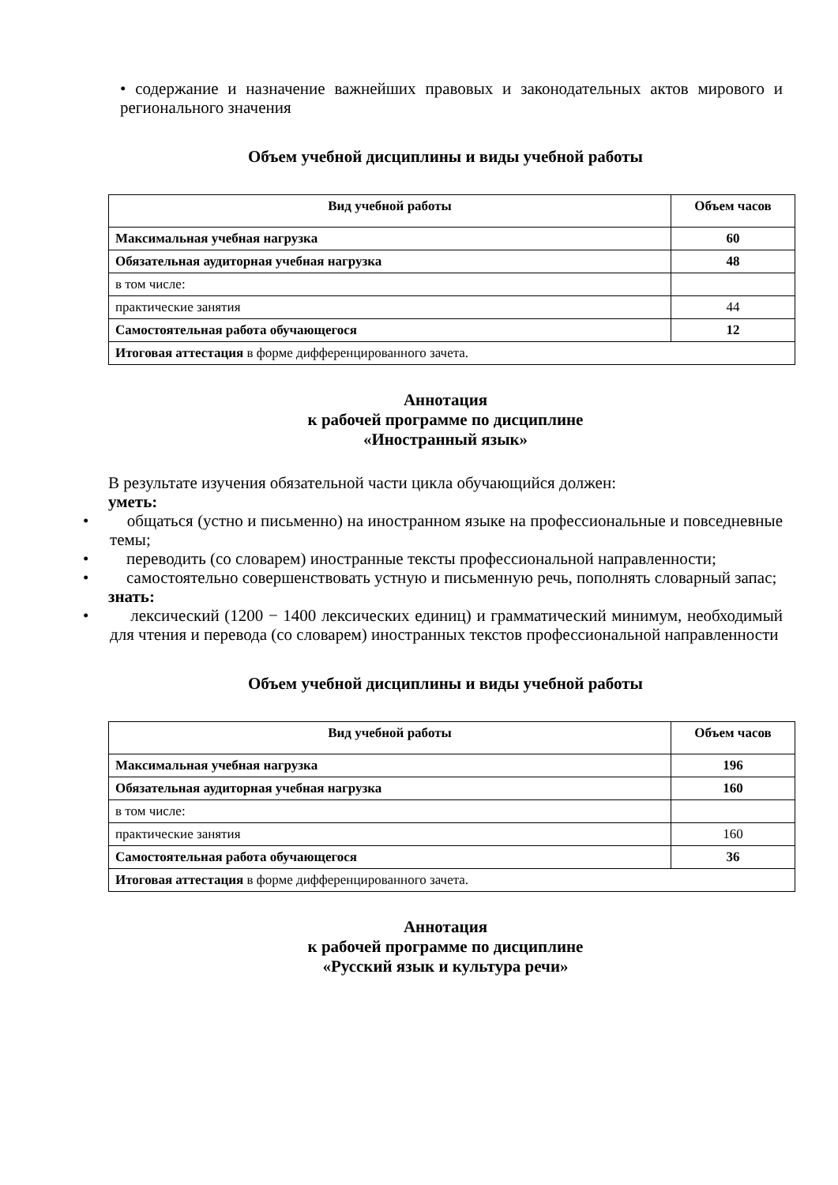• содержание и назначение важнейших правовых и законодательных актов мирового и регионального значения
Объем учебной дисциплины и виды учебной работы
| Вид учебной работы | Объем часов |
| --- | --- |
| Максимальная учебная нагрузка | 60 |
| Обязательная аудиторная учебная нагрузка | 48 |
| в том числе: | |
| практические занятия | 44 |
| Самостоятельная работа обучающегося | 12 |
| Итоговая аттестация в форме дифференцированного зачета. | |
Аннотация
к рабочей программе по дисциплине
«Иностранный язык»
В результате изучения обязательной части цикла обучающийся должен:
уметь:
• общаться (устно и письменно) на иностранном языке на профессиональные и повседневные темы;
• переводить (со словарем) иностранные тексты профессиональной направленности;
• самостоятельно совершенствовать устную и письменную речь, пополнять словарный запас;
знать:
• лексический (1200 − 1400 лексических единиц) и грамматический минимум, необходимый для чтения и перевода (со словарем) иностранных текстов профессиональной направленности
Объем учебной дисциплины и виды учебной работы
| Вид учебной работы | Объем часов |
| --- | --- |
| Максимальная учебная нагрузка | 196 |
| Обязательная аудиторная учебная нагрузка | 160 |
| в том числе: | |
| практические занятия | 160 |
| Самостоятельная работа обучающегося | 36 |
| Итоговая аттестация в форме дифференцированного зачета. | |
Аннотация
к рабочей программе по дисциплине
«Русский язык и культура речи»